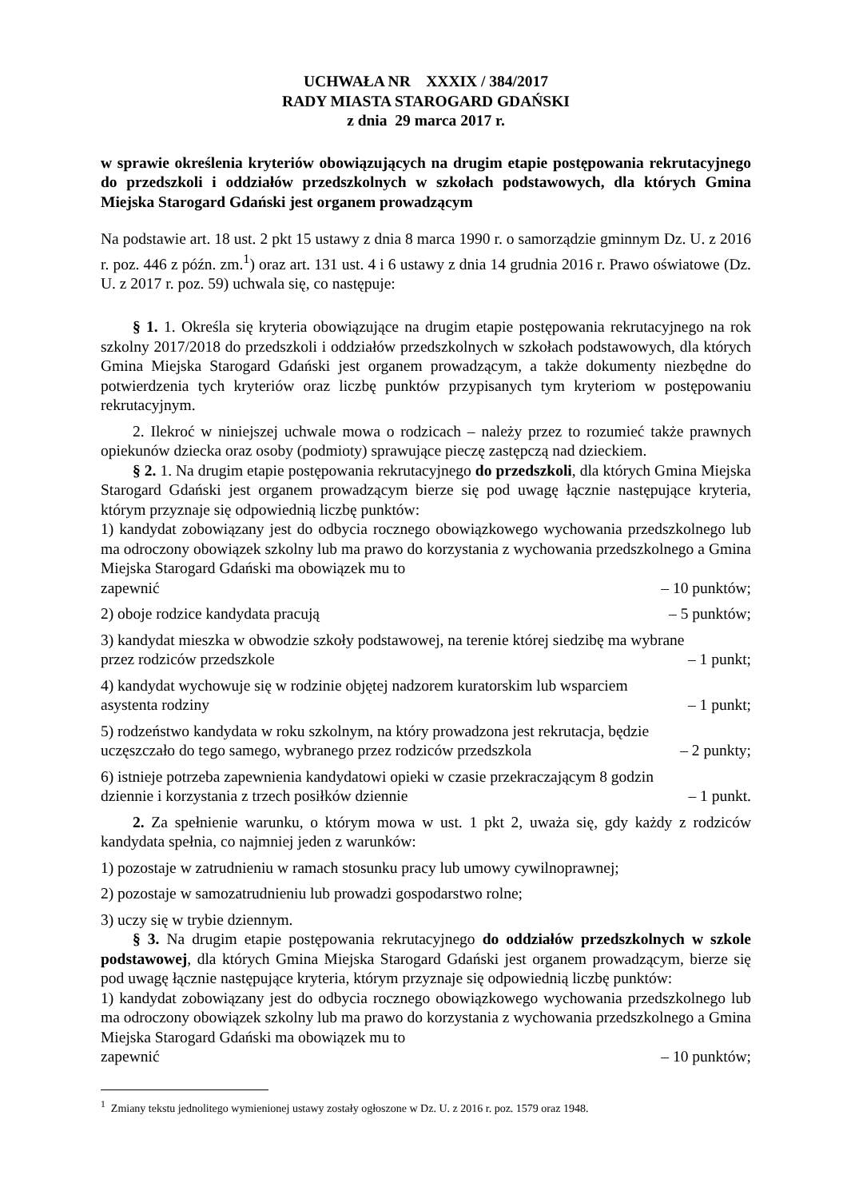UCHWAŁA NR XXXIX / 384/2017
RADY MIASTA STAROGARD GDAŃSKI
z dnia 29 marca 2017 r.
w sprawie określenia kryteriów obowiązujących na drugim etapie postępowania rekrutacyjnego do przedszkoli i oddziałów przedszkolnych w szkołach podstawowych, dla których Gmina Miejska Starogard Gdański jest organem prowadzącym
Na podstawie art. 18 ust. 2 pkt 15 ustawy z dnia 8 marca 1990 r. o samorządzie gminnym Dz. U. z 2016 r. poz. 446 z późn. zm.<sup>1</sup>) oraz art. 131 ust. 4 i 6 ustawy z dnia 14 grudnia 2016 r. Prawo oświatowe (Dz. U. z 2017 r. poz. 59) uchwala się, co następuje:
§ 1. 1. Określa się kryteria obowiązujące na drugim etapie postępowania rekrutacyjnego na rok szkolny 2017/2018 do przedszkoli i oddziałów przedszkolnych w szkołach podstawowych, dla których Gmina Miejska Starogard Gdański jest organem prowadzącym, a także dokumenty niezbędne do potwierdzenia tych kryteriów oraz liczbę punktów przypisanych tym kryteriom w postępowaniu rekrutacyjnym.
2. Ilekroć w niniejszej uchwale mowa o rodzicach – należy przez to rozumieć także prawnych opiekunów dziecka oraz osoby (podmioty) sprawujące pieczę zastępczą nad dzieckiem.
§ 2. 1. Na drugim etapie postępowania rekrutacyjnego do przedszkoli, dla których Gmina Miejska Starogard Gdański jest organem prowadzącym bierze się pod uwagę łącznie następujące kryteria, którym przyznaje się odpowiednią liczbę punktów:
1) kandydat zobowiązany jest do odbycia rocznego obowiązkowego wychowania przedszkolnego lub ma odroczony obowiązek szkolny lub ma prawo do korzystania z wychowania przedszkolnego a Gmina Miejska Starogard Gdański ma obowiązek mu to
zapewnić – 10 punktów;
2) oboje rodzice kandydata pracują – 5 punktów;
3) kandydat mieszka w obwodzie szkoły podstawowej, na terenie której siedzibę ma wybrane
przez rodziców przedszkole – 1 punkt;
4) kandydat wychowuje się w rodzinie objętej nadzorem kuratorskim lub wsparciem
asystenta rodziny – 1 punkt;
5) rodzeństwo kandydata w roku szkolnym, na który prowadzona jest rekrutacja, będzie
uczęszczało do tego samego, wybranego przez rodziców przedszkola – 2 punkty;
6) istnieje potrzeba zapewnienia kandydatowi opieki w czasie przekraczającym 8 godzin
dziennie i korzystania z trzech posiłków dziennie – 1 punkt.
2. Za spełnienie warunku, o którym mowa w ust. 1 pkt 2, uważa się, gdy każdy z rodziców kandydata spełnia, co najmniej jeden z warunków:
1) pozostaje w zatrudnieniu w ramach stosunku pracy lub umowy cywilnoprawnej;
2) pozostaje w samozatrudnieniu lub prowadzi gospodarstwo rolne;
3) uczy się w trybie dziennym.
§ 3. Na drugim etapie postępowania rekrutacyjnego do oddziałów przedszkolnych w szkole podstawowej, dla których Gmina Miejska Starogard Gdański jest organem prowadzącym, bierze się pod uwagę łącznie następujące kryteria, którym przyznaje się odpowiednią liczbę punktów:
1) kandydat zobowiązany jest do odbycia rocznego obowiązkowego wychowania przedszkolnego lub ma odroczony obowiązek szkolny lub ma prawo do korzystania z wychowania przedszkolnego a Gmina Miejska Starogard Gdański ma obowiązek mu to
zapewnić – 10 punktów;
<sup>1</sup> Zmiany tekstu jednolitego wymienionej ustawy zostały ogłoszone w Dz. U. z 2016 r. poz. 1579 oraz 1948.